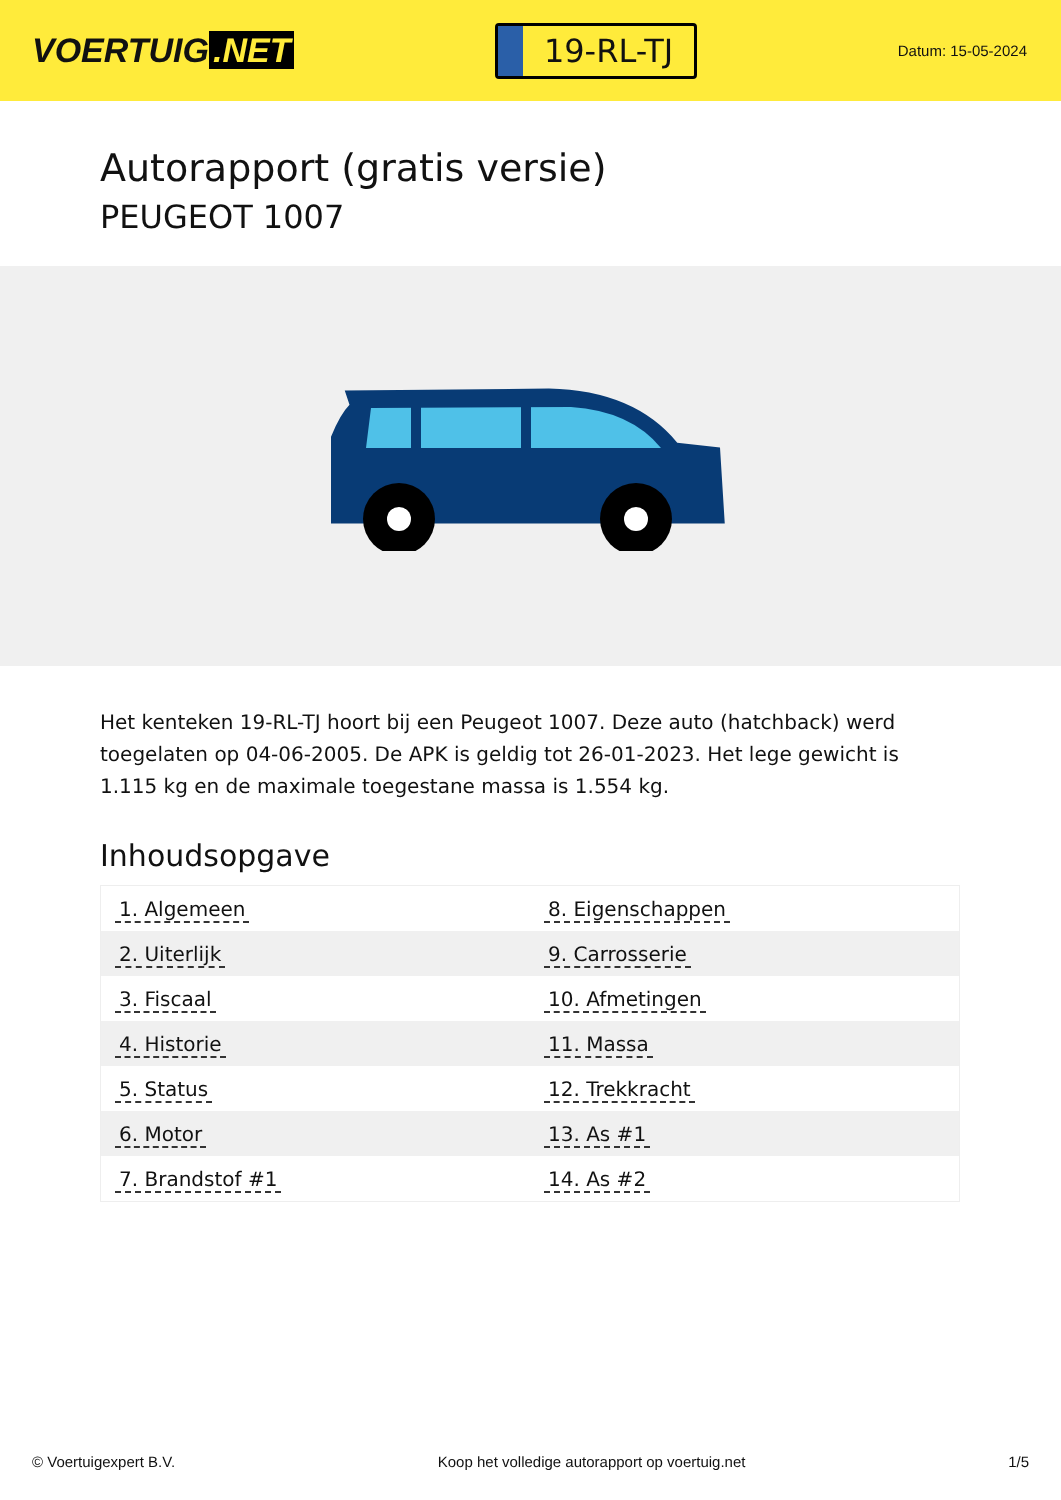VOERTUIG.NET
19-RL-TJ
Datum: 15-05-2024
Autorapport (gratis versie)
PEUGEOT 1007
Het kenteken 19-RL-TJ hoort bij een Peugeot 1007. Deze auto (hatchback) werd toegelaten op 04-06-2005. De APK is geldig tot 26-01-2023. Het lege gewicht is 1.115 kg en de maximale toegestane massa is 1.554 kg.
Inhoudsopgave
| 1. Algemeen | 8. Eigenschappen |
| 2. Uiterlijk | 9. Carrosserie |
| 3. Fiscaal | 10. Afmetingen |
| 4. Historie | 11. Massa |
| 5. Status | 12. Trekkracht |
| 6. Motor | 13. As #1 |
| 7. Brandstof #1 | 14. As #2 |
© Voertuigexpert B.V. Koop het volledige autorapport op voertuig.net
1/5